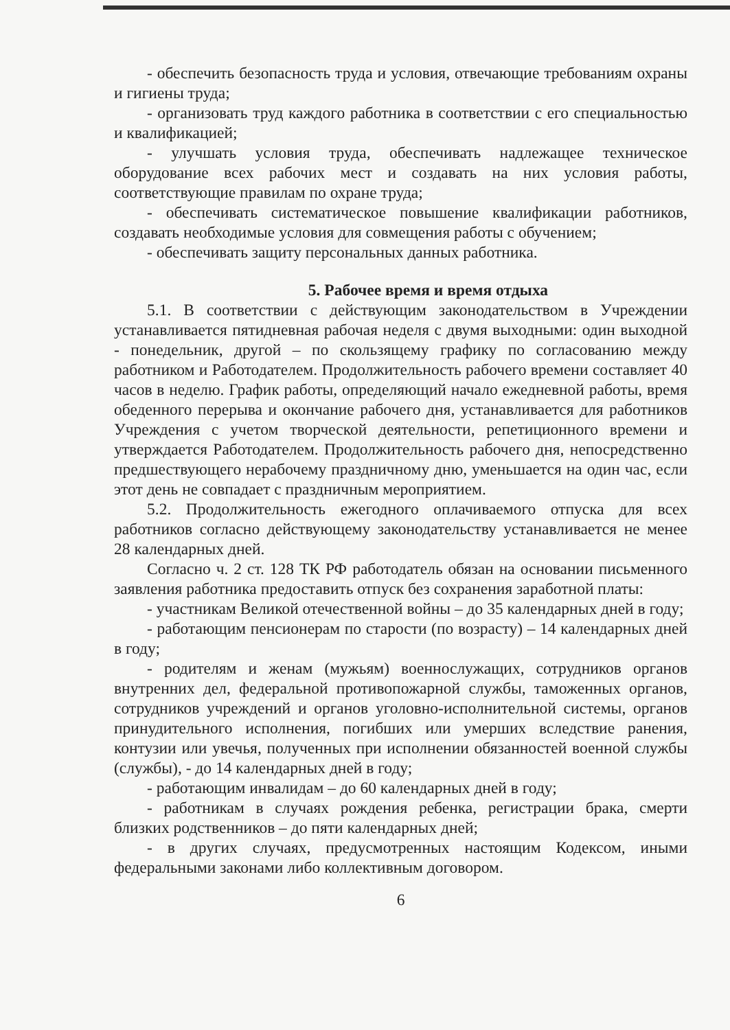- обеспечить безопасность труда и условия, отвечающие требованиям охраны и гигиены труда;
- организовать труд каждого работника в соответствии с его специальностью и квалификацией;
- улучшать условия труда, обеспечивать надлежащее техническое оборудование всех рабочих мест и создавать на них условия работы, соответствующие правилам по охране труда;
- обеспечивать систематическое повышение квалификации работников, создавать необходимые условия для совмещения работы с обучением;
- обеспечивать защиту персональных данных работника.
5. Рабочее время и время отдыха
5.1. В соответствии с действующим законодательством в Учреждении устанавливается пятидневная рабочая неделя с двумя выходными: один выходной - понедельник, другой – по скользящему графику по согласованию между работником и Работодателем. Продолжительность рабочего времени составляет 40 часов в неделю. График работы, определяющий начало ежедневной работы, время обеденного перерыва и окончание рабочего дня, устанавливается для работников Учреждения с учетом творческой деятельности, репетиционного времени и утверждается Работодателем. Продолжительность рабочего дня, непосредственно предшествующего нерабочему праздничному дню, уменьшается на один час, если этот день не совпадает с праздничным мероприятием.
5.2. Продолжительность ежегодного оплачиваемого отпуска для всех работников согласно действующему законодательству устанавливается не менее 28 календарных дней.
Согласно ч. 2 ст. 128 ТК РФ работодатель обязан на основании письменного заявления работника предоставить отпуск без сохранения заработной платы:
- участникам Великой отечественной войны – до 35 календарных дней в году;
- работающим пенсионерам по старости (по возрасту) – 14 календарных дней в году;
- родителям и женам (мужьям) военнослужащих, сотрудников органов внутренних дел, федеральной противопожарной службы, таможенных органов, сотрудников учреждений и органов уголовно-исполнительной системы, органов принудительного исполнения, погибших или умерших вследствие ранения, контузии или увечья, полученных при исполнении обязанностей военной службы (службы), - до 14 календарных дней в году;
- работающим инвалидам – до 60 календарных дней в году;
- работникам в случаях рождения ребенка, регистрации брака, смерти близких родственников – до пяти календарных дней;
- в других случаях, предусмотренных настоящим Кодексом, иными федеральными законами либо коллективным договором.
6